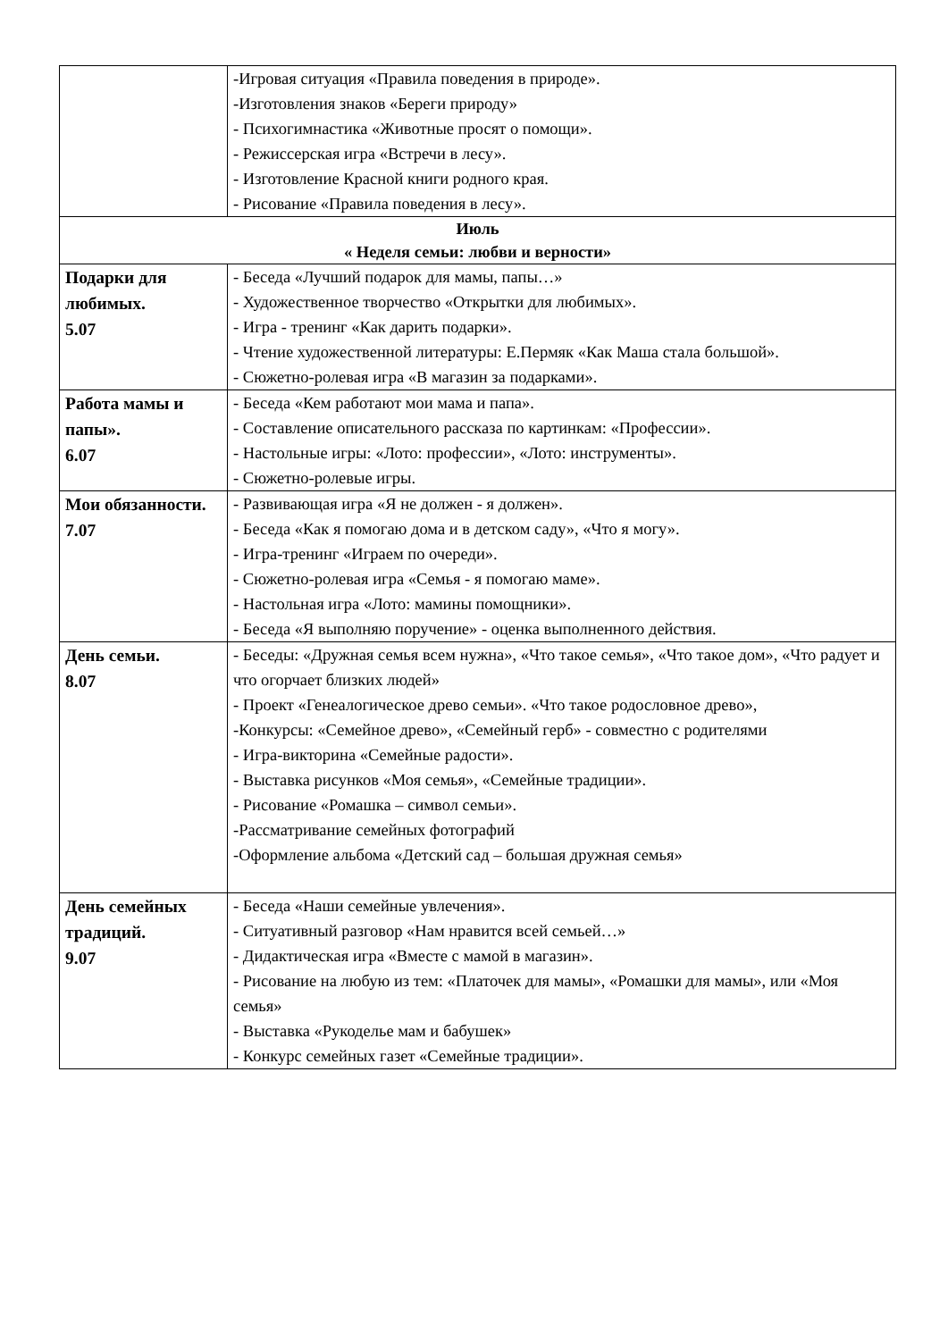| | -Игровая ситуация «Правила поведения в природе». -Изготовления знаков «Береги природу» - Психогимнастика «Животные просят о помощи». - Режиссерская игра «Встречи в лесу». - Изготовление Красной книги родного края. - Рисование «Правила поведения в лесу». |
| Июль « Неделя семьи: любви и верности» | |
| Подарки для любимых. 5.07 | - Беседа «Лучший подарок для мамы, папы…» - Художественное творчество «Открытки для любимых». - Игра - тренинг «Как дарить подарки». - Чтение художественной литературы: Е.Пермяк «Как Маша стала большой». - Сюжетно-ролевая игра «В магазин за подарками». |
| Работа мамы и папы». 6.07 | - Беседа «Кем работают мои мама и папа». - Составление описательного рассказа по картинкам: «Профессии». - Настольные игры: «Лото: профессии», «Лото: инструменты». - Сюжетно-ролевые игры. |
| Мои обязанности. 7.07 | - Развивающая игра «Я не должен - я должен». - Беседа «Как я помогаю дома и в детском саду», «Что я могу». - Игра-тренинг «Играем по очереди». - Сюжетно-ролевая игра «Семья - я помогаю маме». - Настольная игра «Лото: мамины помощники». - Беседа «Я выполняю поручение» - оценка выполненного действия. |
| День семьи. 8.07 | - Беседы: «Дружная семья всем нужна», «Что такое семья», «Что такое дом», «Что радует и что огорчает близких людей» - Проект «Генеалогическое древо семьи». «Что такое родословное древо», -Конкурсы: «Семейное древо», «Семейный герб» - совместно с родителями - Игра-викторина «Семейные радости». - Выставка рисунков «Моя семья», «Семейные традиции». - Рисование «Ромашка – символ семьи». -Рассматривание семейных фотографий -Оформление альбома «Детский сад – большая дружная семья» |
| День семейных традиций. 9.07 | - Беседа «Наши семейные увлечения». - Ситуативный разговор «Нам нравится всей семьей…» - Дидактическая игра «Вместе с мамой в магазин». - Рисование на любую из тем: «Платочек для мамы», «Ромашки для мамы», или «Моя семья» - Выставка «Рукоделье мам и бабушек» - Конкурс семейных газет «Семейные традиции». |